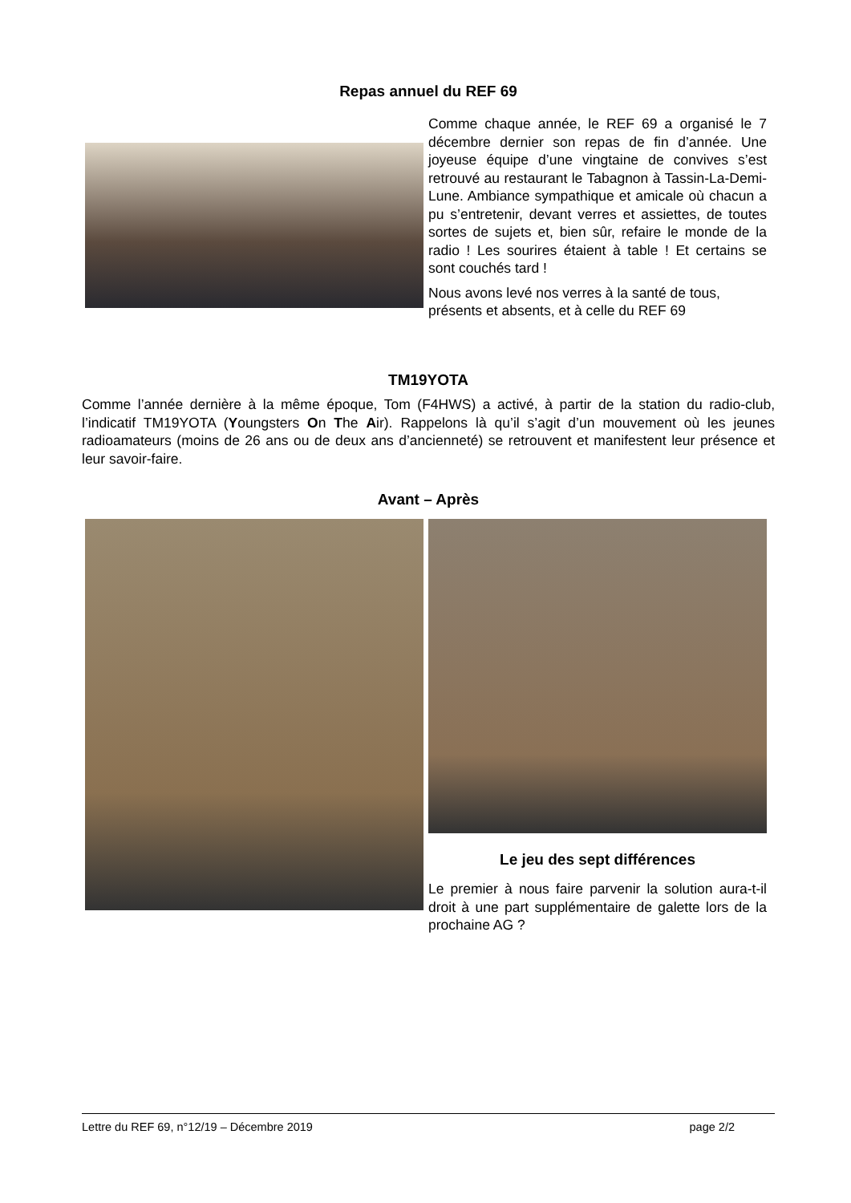Repas annuel du REF 69
Comme chaque année, le REF 69 a organisé le 7 décembre dernier son repas de fin d’année. Une joyeuse équipe d’une vingtaine de convives s’est retrouvé au restaurant le Tabagnon à Tassin-La-Demi-Lune. Ambiance sympathique et amicale où chacun a pu s’entretenir, devant verres et assiettes, de toutes sortes de sujets et, bien sûr, refaire le monde de la radio ! Les sourires étaient à table ! Et certains se sont couchés tard !
Nous avons levé nos verres à la santé de tous, présents et absents, et à celle du REF 69
TM19YOTA
Comme l’année dernière à la même époque, Tom (F4HWS) a activé, à partir de la station du radio-club, l’indicatif TM19YOTA (Youngsters On The Air). Rappelons là qu’il s’agit d’un mouvement où les jeunes radioamateurs (moins de 26 ans ou de deux ans d’ancienneté) se retrouvent et manifestent leur présence et leur savoir-faire.
Avant – Après
Le jeu des sept différences
Le premier à nous faire parvenir la solution aura-t-il droit à une part supplémentaire de galette lors de la prochaine AG ?
Lettre du REF 69, n°12/19 – Décembre 2019 page 2/2